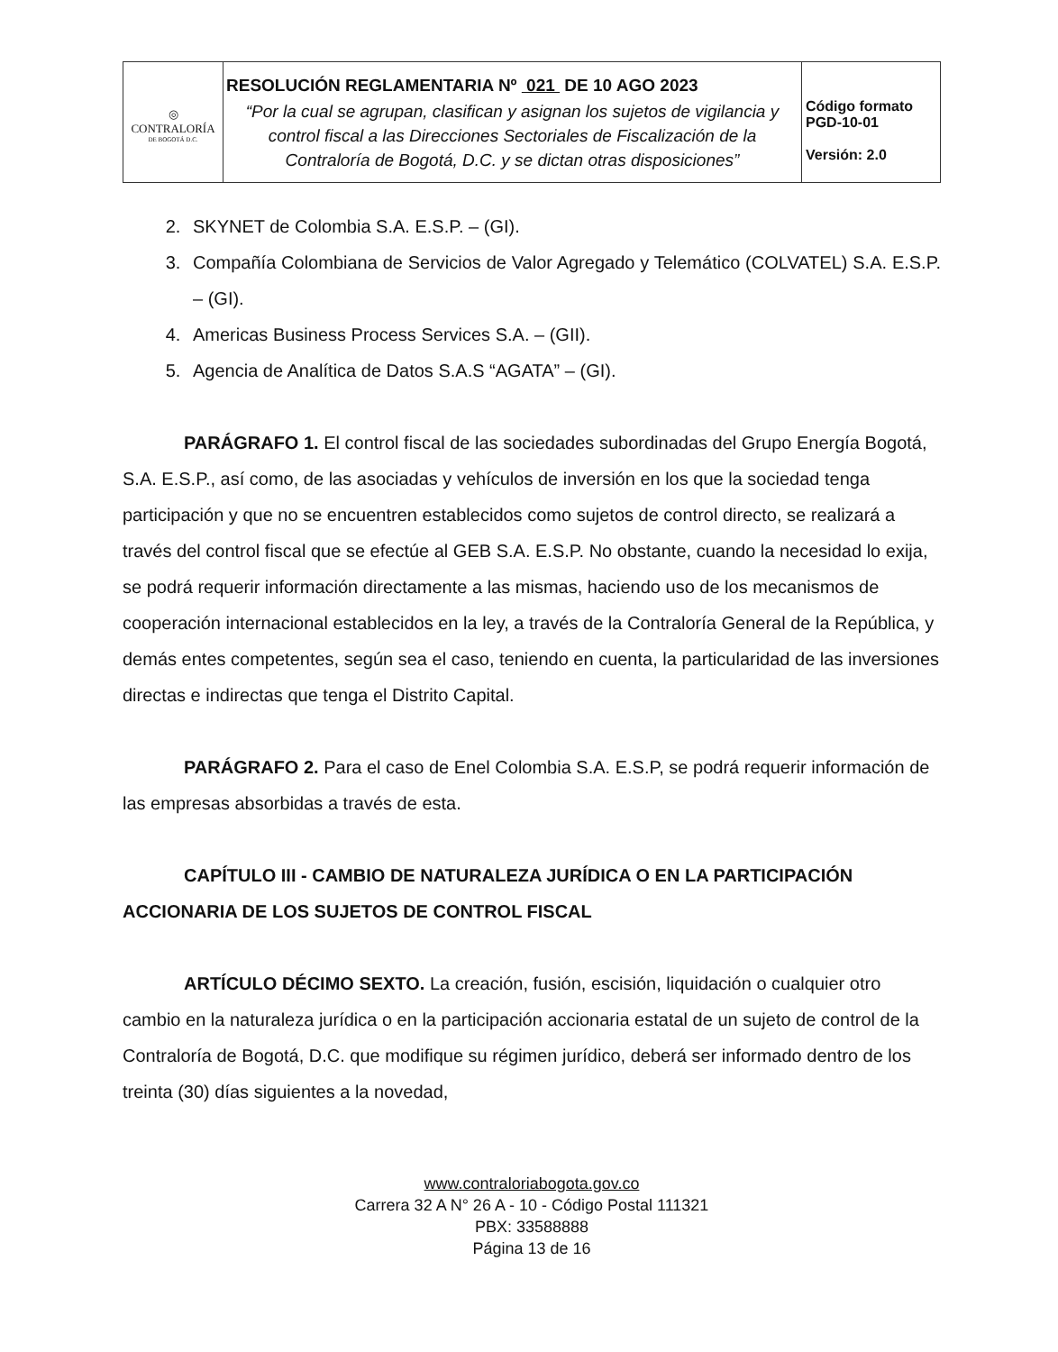| ◎ CONTRALORÍA DE BOGOTÁ D.C. | RESOLUCIÓN REGLAMENTARIA Nº 021 DE 10 AGO 2023 “Por la cual se agrupan, clasifican y asignan los sujetos de vigilancia y control fiscal a las Direcciones Sectoriales de Fiscalización de la Contraloría de Bogotá, D.C. y se dictan otras disposiciones” | Código formato PGD-10-01 Versión: 2.0 |
2. SKYNET de Colombia S.A. E.S.P. – (GI).
3. Compañía Colombiana de Servicios de Valor Agregado y Telemático (COLVATEL) S.A. E.S.P. – (GI).
4. Americas Business Process Services S.A. – (GII).
5. Agencia de Analítica de Datos S.A.S “AGATA” – (GI).
PARÁGRAFO 1. El control fiscal de las sociedades subordinadas del Grupo Energía Bogotá, S.A. E.S.P., así como, de las asociadas y vehículos de inversión en los que la sociedad tenga participación y que no se encuentren establecidos como sujetos de control directo, se realizará a través del control fiscal que se efectúe al GEB S.A. E.S.P. No obstante, cuando la necesidad lo exija, se podrá requerir información directamente a las mismas, haciendo uso de los mecanismos de cooperación internacional establecidos en la ley, a través de la Contraloría General de la República, y demás entes competentes, según sea el caso, teniendo en cuenta, la particularidad de las inversiones directas e indirectas que tenga el Distrito Capital.
PARÁGRAFO 2. Para el caso de Enel Colombia S.A. E.S.P, se podrá requerir información de las empresas absorbidas a través de esta.
CAPÍTULO III - CAMBIO DE NATURALEZA JURÍDICA O EN LA PARTICIPACIÓN ACCIONARIA DE LOS SUJETOS DE CONTROL FISCAL
ARTÍCULO DÉCIMO SEXTO. La creación, fusión, escisión, liquidación o cualquier otro cambio en la naturaleza jurídica o en la participación accionaria estatal de un sujeto de control de la Contraloría de Bogotá, D.C. que modifique su régimen jurídico, deberá ser informado dentro de los treinta (30) días siguientes a la novedad,
www.contraloriabogota.gov.co
Carrera 32 A N° 26 A - 10 - Código Postal 111321
PBX: 33588888
Página 13 de 16